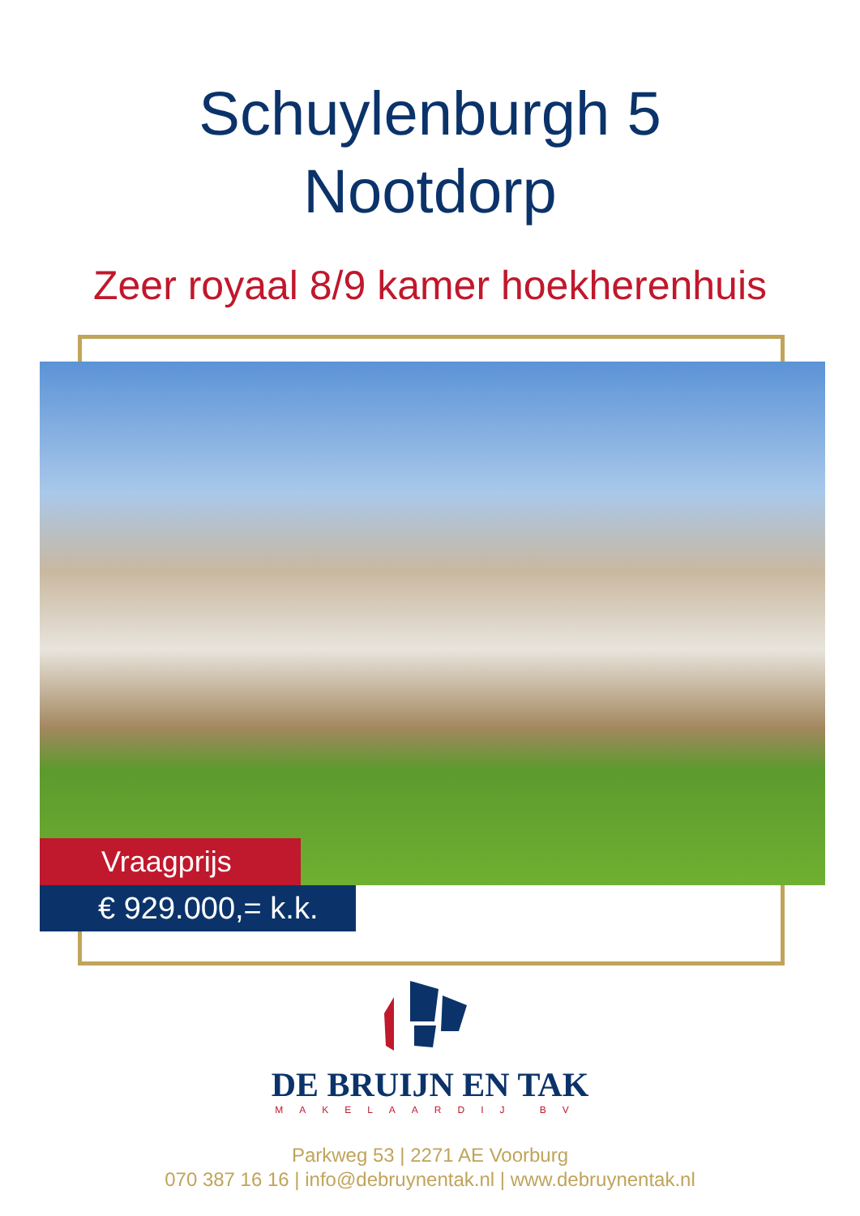Schuylenburgh 5
Nootdorp
Zeer royaal 8/9 kamer hoekherenhuis
Vraagprijs
€ 929.000,= k.k.
DE BRUIJN EN TAK
MAKELAARDIJ BV
Parkweg 53 | 2271 AE Voorburg
070 387 16 16 | info@debruynentak.nl | www.debruynentak.nl